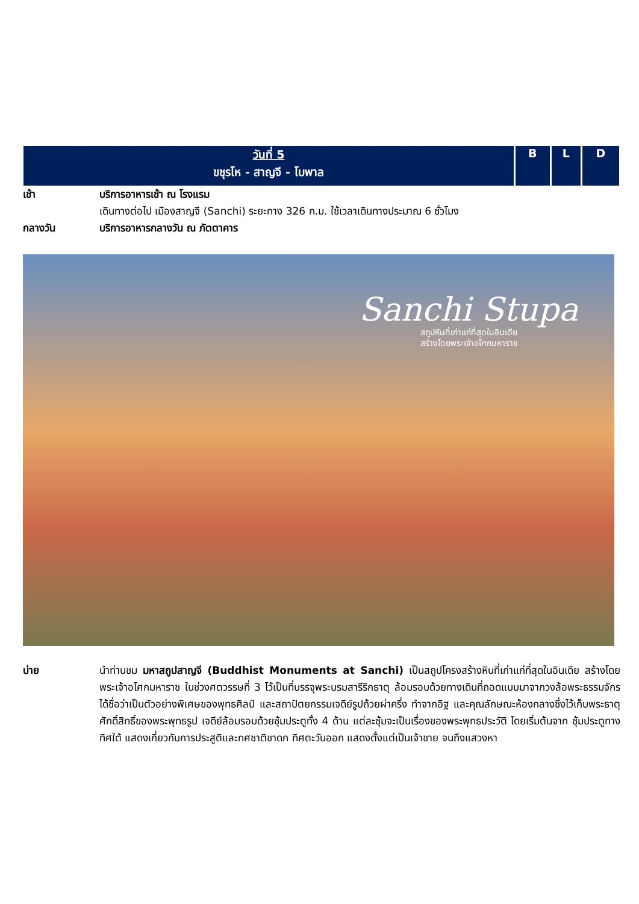| วันที่ 5 ขชุรโห - สาญจี - โบพาล | B | L | D |
เช้า บริการอาหารเช้า ณ โรงแรม
เดินทางต่อไป เมืองสาญจี (Sanchi) ระยะทาง 326 ก.ม. ใช้เวลาเดินทางประมาณ 6 ชั่วโมง
กลางวัน บริการอาหารกลางวัน ณ ภัตตาคาร
Sanchi Stupa
สถูปหินที่เก่าแก่ที่สุดในอินเดีย
สร้างโดยพระเจ้าอโศกมหาราช
บ่าย นำท่านชม มหาสถูปสาญจี (Buddhist Monuments at Sanchi) เป็นสถูปโครงสร้างหินที่เก่าแก่ที่สุดในอินเดีย สร้างโดยพระเจ้าอโศกมหาราช ในช่วงศตวรรษที่ 3 ไว้เป็นที่บรรจุพระบรมสารีริกธาตุ ล้อมรอบด้วยทางเดินที่ถอดแบบมาจากวงล้อพระธรรมจักร ได้ชื่อว่าเป็นตัวอย่างพิเศษของพุทธศิลป์ และสถาปัตยกรรมเจดีย์รูปถ้วยผ่าครึ่ง ทำจากอิฐ และคุณลักษณะห้องกลางซึ่งไว้เก็บพระธาตุศักดิ์สิทธิ์ของพระพุทธรูป เจดีย์ล้อมรอบด้วยซุ้มประตูทั้ง 4 ด้าน แต่ละซุ้มจะเป็นเรื่องของพระพุทธประวัติ โดยเริ่มต้นจาก ซุ้มประตูทางทิศใต้ แสดงเกี่ยวกับการประสูติและทศชาติชาดก ทิศตะวันออก แสดงตั้งแต่เป็นเจ้าชาย จนถึงแสวงหา